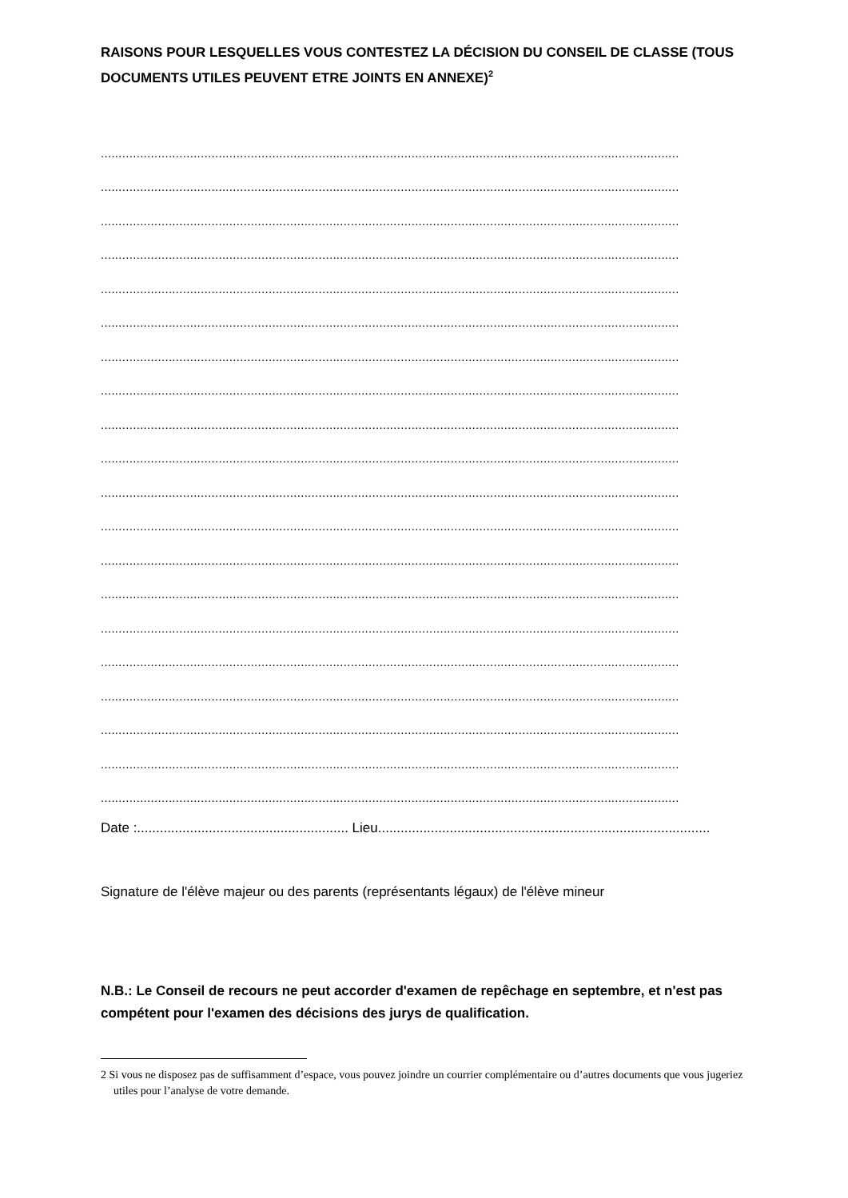RAISONS POUR LESQUELLES VOUS CONTESTEZ LA DÉCISION DU CONSEIL DE CLASSE (TOUS DOCUMENTS UTILES PEUVENT ETRE JOINTS EN ANNEXE)<sup>2</sup>
..................................................................................................................................................................
..................................................................................................................................................................
..................................................................................................................................................................
..................................................................................................................................................................
..................................................................................................................................................................
..................................................................................................................................................................
..................................................................................................................................................................
..................................................................................................................................................................
..................................................................................................................................................................
..................................................................................................................................................................
..................................................................................................................................................................
..................................................................................................................................................................
..................................................................................................................................................................
..................................................................................................................................................................
..................................................................................................................................................................
..................................................................................................................................................................
..................................................................................................................................................................
..................................................................................................................................................................
..................................................................................................................................................................
..................................................................................................................................................................
Date :........................................................ Lieu........................................................................................
Signature de l'élève majeur ou des parents (représentants légaux) de l'élève mineur
N.B.: Le Conseil de recours ne peut accorder d'examen de repêchage en septembre, et n'est pas compétent pour l'examen des décisions des jurys de qualification.
2 Si vous ne disposez pas de suffisamment d’espace, vous pouvez joindre un courrier complémentaire ou d’autres documents que vous jugeriez utiles pour l’analyse de votre demande.